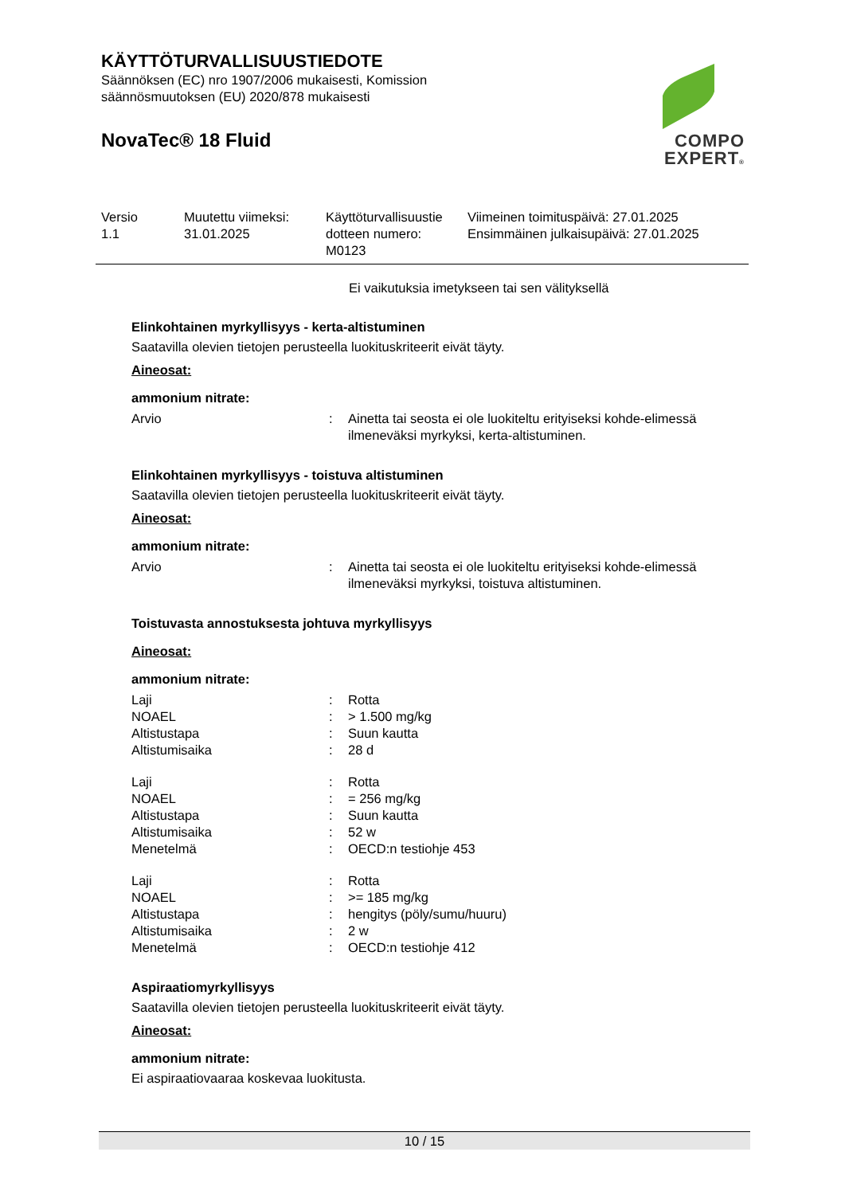KÄYTTÖTURVALLISUUSTIEDOTE
Säännöksen (EC) nro 1907/2006 mukaisesti, Komission säännösmuutoksen (EU) 2020/878 mukaisesti
NovaTec® 18 Fluid
COMPO
EXPERT®
| Versio 1.1 | Muutettu viimeksi: 31.01.2025 | Käyttöturvallisuustie dotteen numero: M0123 | Viimeinen toimituspäivä: 27.01.2025 Ensimmäinen julkaisupäivä: 27.01.2025 |
Ei vaikutuksia imetykseen tai sen välityksellä
Elinkohtainen myrkyllisyys - kerta-altistuminen
Saatavilla olevien tietojen perusteella luokituskriteerit eivät täyty.
Aineosat:
ammonium nitrate:
| Arvio | : | Ainetta tai seosta ei ole luokiteltu erityiseksi kohde-elimessä ilmeneväksi myrkyksi, kerta-altistuminen. |
Elinkohtainen myrkyllisyys - toistuva altistuminen
Saatavilla olevien tietojen perusteella luokituskriteerit eivät täyty.
Aineosat:
ammonium nitrate:
| Arvio | : | Ainetta tai seosta ei ole luokiteltu erityiseksi kohde-elimessä ilmeneväksi myrkyksi, toistuva altistuminen. |
Toistuvasta annostuksesta johtuva myrkyllisyys
Aineosat:
ammonium nitrate:
| Laji | : | Rotta |
| NOAEL | : | > 1.500 mg/kg |
| Altistustapa | : | Suun kautta |
| Altistumisaika | : | 28 d |
| Laji | : | Rotta |
| NOAEL | : | = 256 mg/kg |
| Altistustapa | : | Suun kautta |
| Altistumisaika | : | 52 w |
| Menetelmä | : | OECD:n testiohje 453 |
| Laji | : | Rotta |
| NOAEL | : | >= 185 mg/kg |
| Altistustapa | : | hengitys (pöly/sumu/huuru) |
| Altistumisaika | : | 2 w |
| Menetelmä | : | OECD:n testiohje 412 |
Aspiraatiomyrkyllisyys
Saatavilla olevien tietojen perusteella luokituskriteerit eivät täyty.
Aineosat:
ammonium nitrate:
Ei aspiraatiovaaraa koskevaa luokitusta.
10 / 15